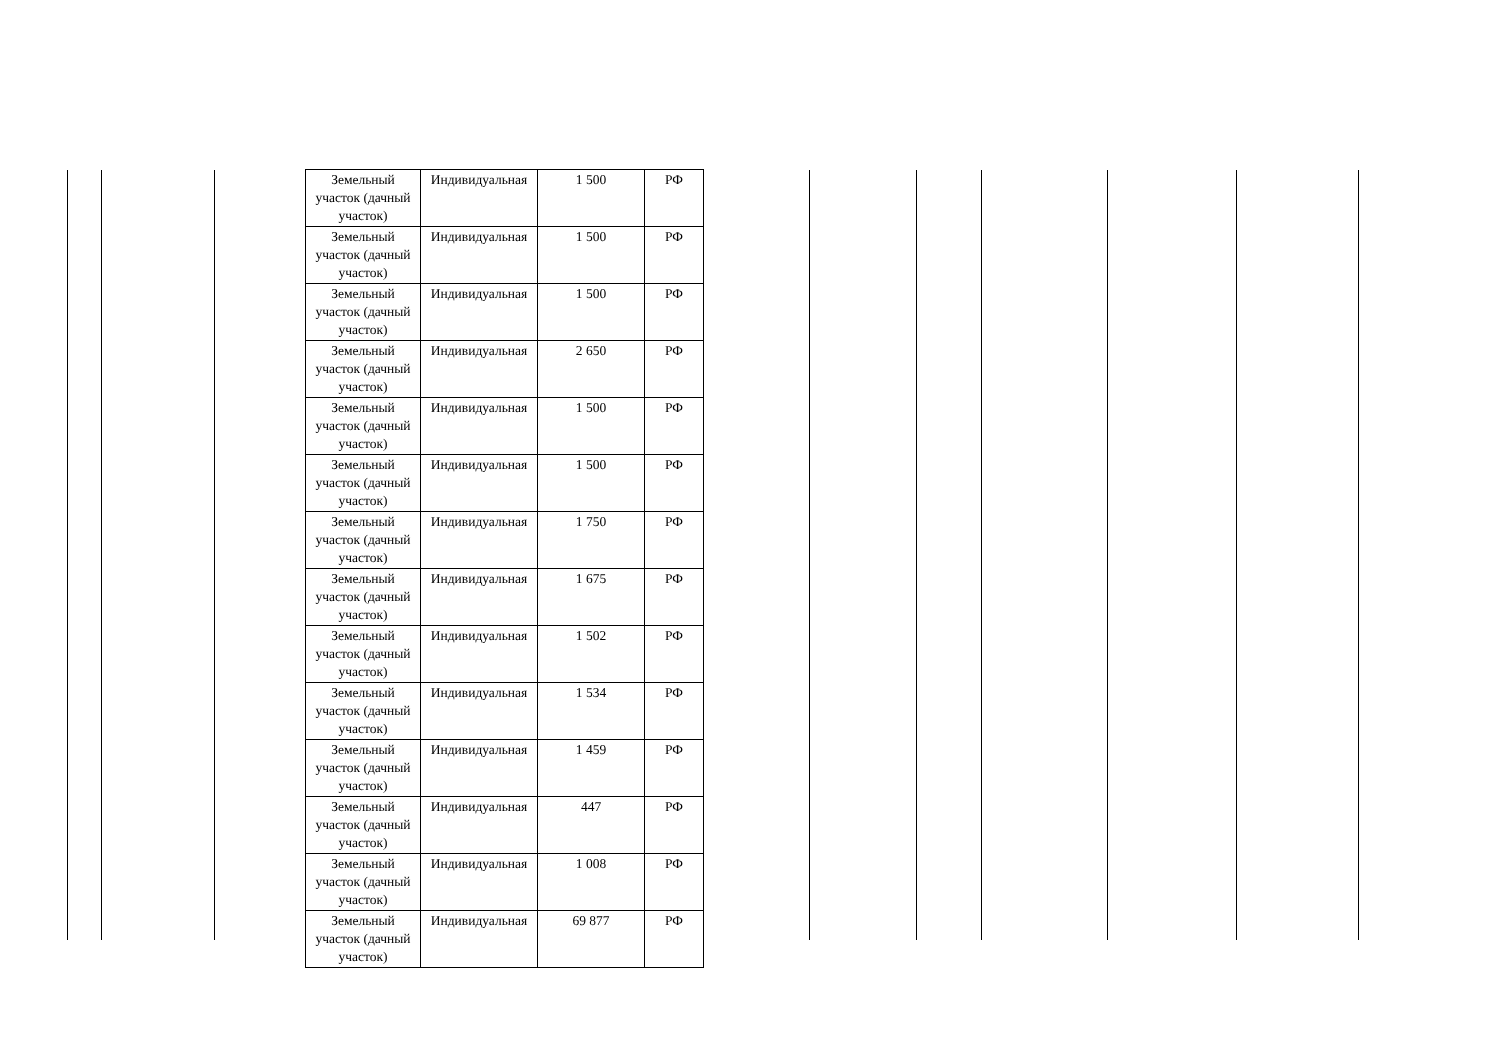| Земельный участок (дачный участок) | Индивидуальная | 1 500 | РФ |
| Земельный участок (дачный участок) | Индивидуальная | 1 500 | РФ |
| Земельный участок (дачный участок) | Индивидуальная | 1 500 | РФ |
| Земельный участок (дачный участок) | Индивидуальная | 2 650 | РФ |
| Земельный участок (дачный участок) | Индивидуальная | 1 500 | РФ |
| Земельный участок (дачный участок) | Индивидуальная | 1 500 | РФ |
| Земельный участок (дачный участок) | Индивидуальная | 1 750 | РФ |
| Земельный участок (дачный участок) | Индивидуальная | 1 675 | РФ |
| Земельный участок (дачный участок) | Индивидуальная | 1 502 | РФ |
| Земельный участок (дачный участок) | Индивидуальная | 1 534 | РФ |
| Земельный участок (дачный участок) | Индивидуальная | 1 459 | РФ |
| Земельный участок (дачный участок) | Индивидуальная | 447 | РФ |
| Земельный участок (дачный участок) | Индивидуальная | 1 008 | РФ |
| Земельный участок (дачный участок) | Индивидуальная | 69 877 | РФ |